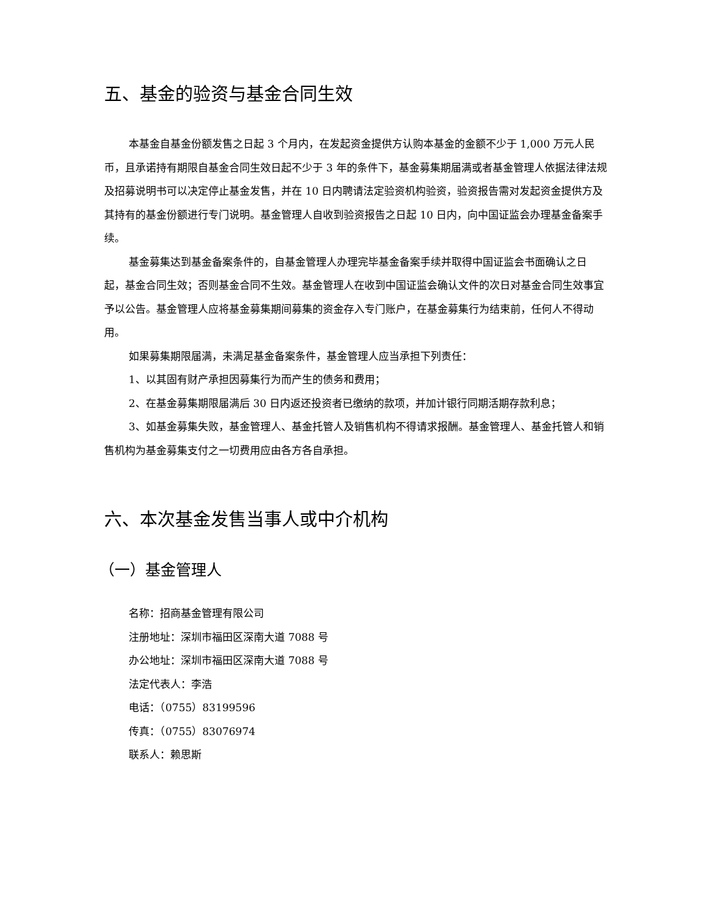五、基金的验资与基金合同生效
本基金自基金份额发售之日起 3 个月内，在发起资金提供方认购本基金的金额不少于 1,000 万元人民币，且承诺持有期限自基金合同生效日起不少于 3 年的条件下，基金募集期届满或者基金管理人依据法律法规及招募说明书可以决定停止基金发售，并在 10 日内聘请法定验资机构验资，验资报告需对发起资金提供方及其持有的基金份额进行专门说明。基金管理人自收到验资报告之日起 10 日内，向中国证监会办理基金备案手续。
基金募集达到基金备案条件的，自基金管理人办理完毕基金备案手续并取得中国证监会书面确认之日起，基金合同生效；否则基金合同不生效。基金管理人在收到中国证监会确认文件的次日对基金合同生效事宜予以公告。基金管理人应将基金募集期间募集的资金存入专门账户，在基金募集行为结束前，任何人不得动用。
如果募集期限届满，未满足基金备案条件，基金管理人应当承担下列责任：
1、以其固有财产承担因募集行为而产生的债务和费用；
2、在基金募集期限届满后 30 日内返还投资者已缴纳的款项，并加计银行同期活期存款利息；
3、如基金募集失败，基金管理人、基金托管人及销售机构不得请求报酬。基金管理人、基金托管人和销售机构为基金募集支付之一切费用应由各方各自承担。
六、本次基金发售当事人或中介机构
（一）基金管理人
名称：招商基金管理有限公司
注册地址：深圳市福田区深南大道 7088 号
办公地址：深圳市福田区深南大道 7088 号
法定代表人：李浩
电话：（0755）83199596
传真：（0755）83076974
联系人：赖思斯